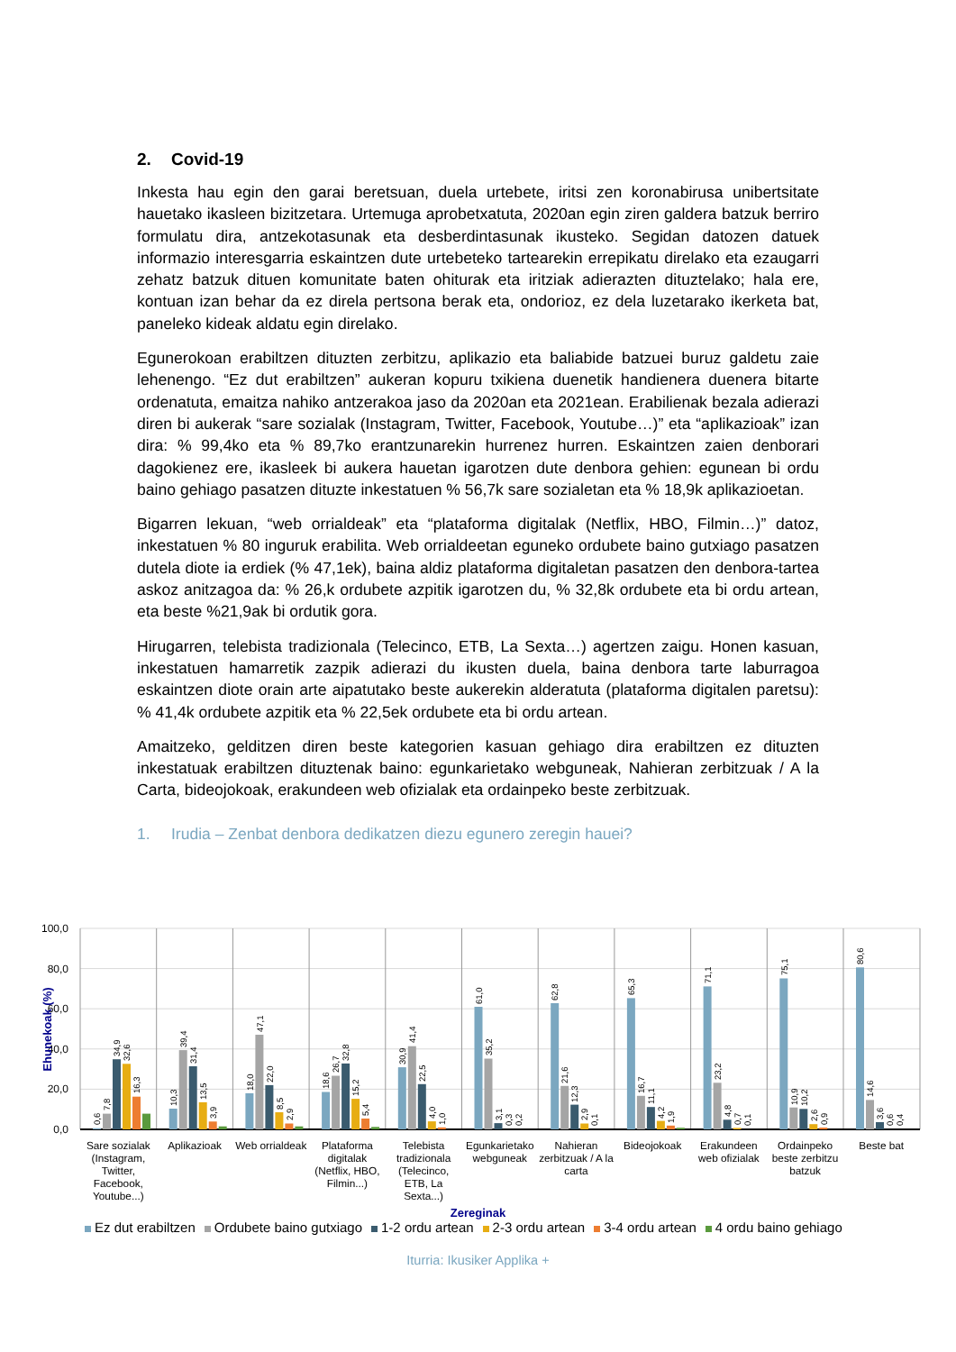2. Covid-19
Inkesta hau egin den garai beretsuan, duela urtebete, iritsi zen koronabirusa unibertsitate hauetako ikasleen bizitzetara. Urtemuga aprobetxatuta, 2020an egin ziren galdera batzuk berriro formulatu dira, antzekotasunak eta desberdintasunak ikusteko. Segidan datozen datuek informazio interesgarria eskaintzen dute urtebeteko tartearekin errepikatu direlako eta ezaugarri zehatz batzuk dituen komunitate baten ohiturak eta iritziak adierazten dituztelako; hala ere, kontuan izan behar da ez direla pertsona berak eta, ondorioz, ez dela luzetarako ikerketa bat, paneleko kideak aldatu egin direlako.
Egunerokoan erabiltzen dituzten zerbitzu, aplikazio eta baliabide batzuei buruz galdetu zaie lehenengo. “Ez dut erabiltzen” aukeran kopuru txikiena duenetik handienera duenera bitarte ordenatuta, emaitza nahiko antzerakoa jaso da 2020an eta 2021ean. Erabilienak bezala adierazi diren bi aukerak “sare sozialak (Instagram, Twitter, Facebook, Youtube…)” eta “aplikazioak” izan dira: % 99,4ko eta % 89,7ko erantzunarekin hurrenez hurren. Eskaintzen zaien denborari dagokienez ere, ikasleek bi aukera hauetan igarotzen dute denbora gehien: egunean bi ordu baino gehiago pasatzen dituzte inkestatuen % 56,7k sare sozialetan eta % 18,9k aplikazioetan.
Bigarren lekuan, “web orrialdeak” eta “plataforma digitalak (Netflix, HBO, Filmin…)” datoz, inkestatuen % 80 inguruk erabilita. Web orrialdeetan eguneko ordubete baino gutxiago pasatzen dutela diote ia erdiek (% 47,1ek), baina aldiz plataforma digitaletan pasatzen den denbora-tartea askoz anitzagoa da: % 26,k ordubete azpitik igarotzen du, % 32,8k ordubete eta bi ordu artean, eta beste %21,9ak bi ordutik gora.
Hirugarren, telebista tradizionala (Telecinco, ETB, La Sexta…) agertzen zaigu. Honen kasuan, inkestatuen hamarretik zazpik adierazi du ikusten duela, baina denbora tarte laburragoa eskaintzen diote orain arte aipatutako beste aukerekin alderatuta (plataforma digitalen paretsu): % 41,4k ordubete azpitik eta % 22,5ek ordubete eta bi ordu artean.
Amaitzeko, gelditzen diren beste kategorien kasuan gehiago dira erabiltzen ez dituzten inkestatuak erabiltzen dituztenak baino: egunkarietako webguneak, Nahieran zerbitzuak / A la Carta, bideojokoak, erakundeen web ofizialak eta ordainpeko beste zerbitzuak.
1. Irudia – Zenbat denbora dedikatzen diezu egunero zeregin hauei?
100,0
80,0
60,0
40,0
20,0
0,0
Ehunekoak (%)
0,6
7,8
34,9
32,6
16,3
10,3
39,4
31,4
13,5
3,9
18,0
47,1
22,0
8,5
2,9
18,6
26,7
32,8
15,2
5,4
30,9
41,4
22,5
4,0
1,0
61,0
35,2
3,1
0,3
0,2
62,8
21,6
12,3
2,9
0,1
65,3
16,7
11,1
4,2
1,9
71,1
23,2
4,8
0,7
0,1
75,1
10,9
10,2
2,6
0,9
80,6
14,6
3,6
0,6
0,4
Sare sozialak (Instagram, Twitter, Facebook, Youtube...)
Aplikazioak Web orrialdeak
Plataforma digitalak (Netflix, HBO, Filmin...)
Telebista tradizionala (Telecinco, ETB, La Sexta...)
Egunkarietako webguneak
Nahieran zerbitzuak / A la carta
Bideojokoak Erakundeen web ofizialak
Ordainpeko beste zerbitzu batzuk
Beste bat
Zereginak
Ez dut erabiltzen Ordubete baino gutxiago 1-2 ordu artean 2-3 ordu artean 3-4 ordu artean 4 ordu baino gehiago
Iturria: Ikusiker Applika +